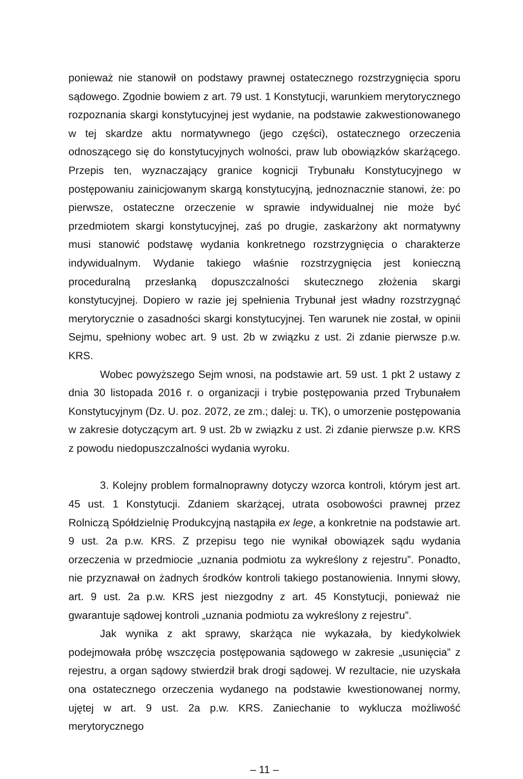ponieważ nie stanowił on podstawy prawnej ostatecznego rozstrzygnięcia sporu sądowego. Zgodnie bowiem z art. 79 ust. 1 Konstytucji, warunkiem merytorycznego rozpoznania skargi konstytucyjnej jest wydanie, na podstawie zakwestionowanego w tej skardze aktu normatywnego (jego części), ostatecznego orzeczenia odnoszącego się do konstytucyjnych wolności, praw lub obowiązków skarżącego. Przepis ten, wyznaczający granice kognicji Trybunału Konstytucyjnego w postępowaniu zainicjowanym skargą konstytucyjną, jednoznacznie stanowi, że: po pierwsze, ostateczne orzeczenie w sprawie indywidualnej nie może być przedmiotem skargi konstytucyjnej, zaś po drugie, zaskarżony akt normatywny musi stanowić podstawę wydania konkretnego rozstrzygnięcia o charakterze indywidualnym. Wydanie takiego właśnie rozstrzygnięcia jest konieczną proceduralną przesłanką dopuszczalności skutecznego złożenia skargi konstytucyjnej. Dopiero w razie jej spełnienia Trybunał jest władny rozstrzygnąć merytorycznie o zasadności skargi konstytucyjnej. Ten warunek nie został, w opinii Sejmu, spełniony wobec art. 9 ust. 2b w związku z ust. 2i zdanie pierwsze p.w. KRS.
Wobec powyższego Sejm wnosi, na podstawie art. 59 ust. 1 pkt 2 ustawy z dnia 30 listopada 2016 r. o organizacji i trybie postępowania przed Trybunałem Konstytucyjnym (Dz. U. poz. 2072, ze zm.; dalej: u. TK), o umorzenie postępowania w zakresie dotyczącym art. 9 ust. 2b w związku z ust. 2i zdanie pierwsze p.w. KRS z powodu niedopuszczalności wydania wyroku.
3. Kolejny problem formalnoprawny dotyczy wzorca kontroli, którym jest art. 45 ust. 1 Konstytucji. Zdaniem skarżącej, utrata osobowości prawnej przez Rolniczą Spółdzielnię Produkcyjną nastąpiła ex lege, a konkretnie na podstawie art. 9 ust. 2a p.w. KRS. Z przepisu tego nie wynikał obowiązek sądu wydania orzeczenia w przedmiocie „uznania podmiotu za wykreślony z rejestru”. Ponadto, nie przyznawał on żadnych środków kontroli takiego postanowienia. Innymi słowy, art. 9 ust. 2a p.w. KRS jest niezgodny z art. 45 Konstytucji, ponieważ nie gwarantuje sądowej kontroli „uznania podmiotu za wykreślony z rejestru”.
Jak wynika z akt sprawy, skarżąca nie wykazała, by kiedykolwiek podejmowała próbę wszczęcia postępowania sądowego w zakresie „usunięcia” z rejestru, a organ sądowy stwierdził brak drogi sądowej. W rezultacie, nie uzyskała ona ostatecznego orzeczenia wydanego na podstawie kwestionowanej normy, ujętej w art. 9 ust. 2a p.w. KRS. Zaniechanie to wyklucza możliwość merytorycznego
– 11 –